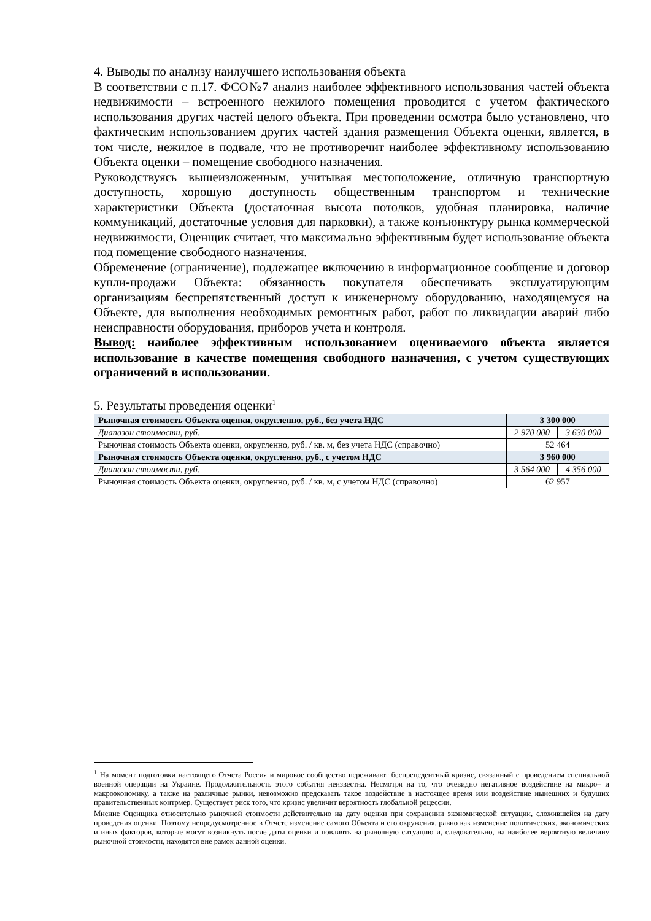4. Выводы по анализу наилучшего использования объекта
В соответствии с п.17. ФСО№7 анализ наиболее эффективного использования частей объекта недвижимости – встроенного нежилого помещения проводится с учетом фактического использования других частей целого объекта. При проведении осмотра было установлено, что фактическим использованием других частей здания размещения Объекта оценки, является, в том числе, нежилое в подвале, что не противоречит наиболее эффективному использованию Объекта оценки – помещение свободного назначения.
Руководствуясь вышеизложенным, учитывая местоположение, отличную транспортную доступность, хорошую доступность общественным транспортом и технические характеристики Объекта (достаточная высота потолков, удобная планировка, наличие коммуникаций, достаточные условия для парковки), а также конъюнктуру рынка коммерческой недвижимости, Оценщик считает, что максимально эффективным будет использование объекта под помещение свободного назначения.
Обременение (ограничение), подлежащее включению в информационное сообщение и договор купли-продажи Объекта: обязанность покупателя обеспечивать эксплуатирующим организациям беспрепятственный доступ к инженерному оборудованию, находящемуся на Объекте, для выполнения необходимых ремонтных работ, работ по ликвидации аварий либо неисправности оборудования, приборов учета и контроля.
Вывод: наиболее эффективным использованием оцениваемого объекта является использование в качестве помещения свободного назначения, с учетом существующих ограничений в использовании.
5. Результаты проведения оценки<sup>1</sup>
| Рыночная стоимость Объекта оценки, округленно, руб., без учета НДС | 3 300 000 | |
| Диапазон стоимости, руб. | 2 970 000 | 3 630 000 |
| Рыночная стоимость Объекта оценки, округленно, руб. / кв. м, без учета НДС (справочно) | 52 464 | |
| Рыночная стоимость Объекта оценки, округленно, руб., с учетом НДС | 3 960 000 | |
| Диапазон стоимости, руб. | 3 564 000 | 4 356 000 |
| Рыночная стоимость Объекта оценки, округленно, руб. / кв. м, с учетом НДС (справочно) | 62 957 | |
<sup>1</sup> На момент подготовки настоящего Отчета Россия и мировое сообщество переживают беспрецедентный кризис, связанный с проведением специальной военной операции на Украине. Продолжительность этого события неизвестна. Несмотря на то, что очевидно негативное воздействие на микро– и макроэкономику, а также на различные рынки, невозможно предсказать такое воздействие в настоящее время или воздействие нынешних и будущих правительственных контрмер. Существует риск того, что кризис увеличит вероятность глобальной рецессии.
Мнение Оценщика относительно рыночной стоимости действительно на дату оценки при сохранении экономической ситуации, сложившейся на дату проведения оценки. Поэтому непредусмотренное в Отчете изменение самого Объекта и его окружения, равно как изменение политических, экономических и иных факторов, которые могут возникнуть после даты оценки и повлиять на рыночную ситуацию и, следовательно, на наиболее вероятную величину рыночной стоимости, находятся вне рамок данной оценки.